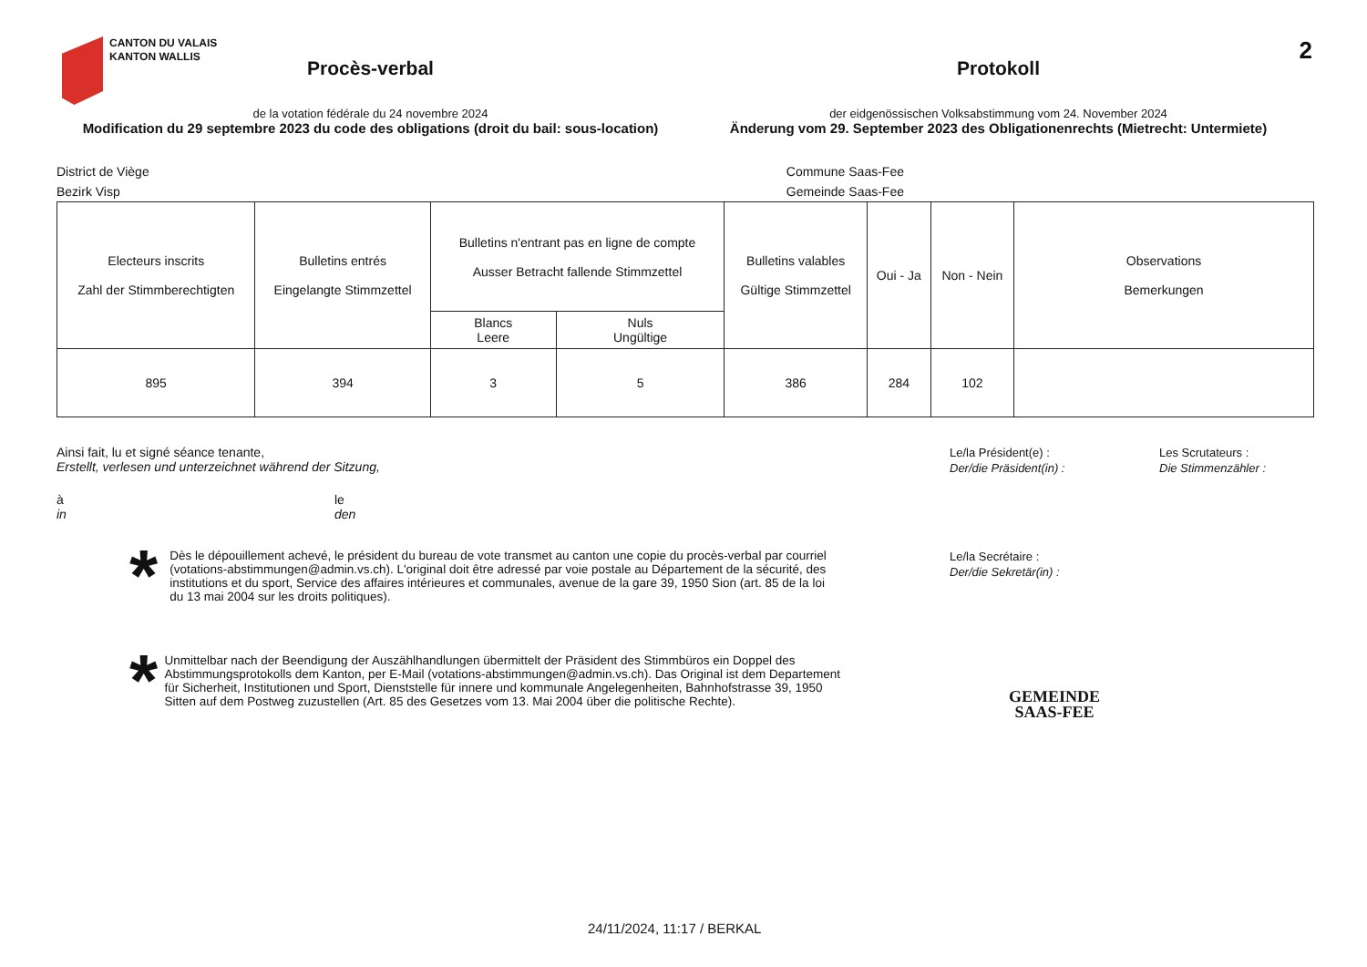CANTON DU VALAIS
KANTON WALLIS
2
Procès-verbal
de la votation fédérale du 24 novembre 2024
Modification du 29 septembre 2023 du code des obligations (droit du bail: sous-location)
Protokoll
der eidgenössischen Volksabstimmung vom 24. November 2024
Änderung vom 29. September 2023 des Obligationenrechts (Mietrecht: Untermiete)
District de Viège
Bezirk Visp
Commune Saas-Fee
Gemeinde Saas-Fee
| Electeurs inscrits Zahl der Stimmberechtigten | Bulletins entrés Eingelangte Stimmzettel | Bulletins n'entrant pas en ligne de compte Ausser Betracht fallende Stimmzettel | | Bulletins valables Gültige Stimmzettel | Oui - Ja | Non - Nein | Observations Bemerkungen |
| --- | --- | --- | --- | --- | --- | --- | --- |
| | | Blancs Leere | Nuls Ungültige | | | | |
| 895 | 394 | 3 | 5 | 386 | 284 | 102 | |
Ainsi fait, lu et signé séance tenante,
Erstellt, verlesen und unterzeichnet während der Sitzung,
à
in
le
den
*
Dès le dépouillement achevé, le président du bureau de vote transmet au canton une copie du procès-verbal par courriel (votations-abstimmungen@admin.vs.ch). L'original doit être adressé par voie postale au Département de la sécurité, des institutions et du sport, Service des affaires intérieures et communales, avenue de la gare 39, 1950 Sion (art. 85 de la loi du 13 mai 2004 sur les droits politiques).
*
Unmittelbar nach der Beendigung der Auszählhandlungen übermittelt der Präsident des Stimmbüros ein Doppel des Abstimmungsprotokolls dem Kanton, per E-Mail (votations-abstimmungen@admin.vs.ch). Das Original ist dem Departement für Sicherheit, Institutionen und Sport, Dienststelle für innere und kommunale Angelegenheiten, Bahnhofstrasse 39, 1950 Sitten auf dem Postweg zuzustellen (Art. 85 des Gesetzes vom 13. Mai 2004 über die politische Rechte).
Le/la Président(e) :
Der/die Präsident(in) :
Le/la Secrétaire :
Der/die Sekretär(in) :
GEMEINDE
SAAS-FEE
Les Scrutateurs :
Die Stimmenzähler :
24/11/2024, 11:17 / BERKAL